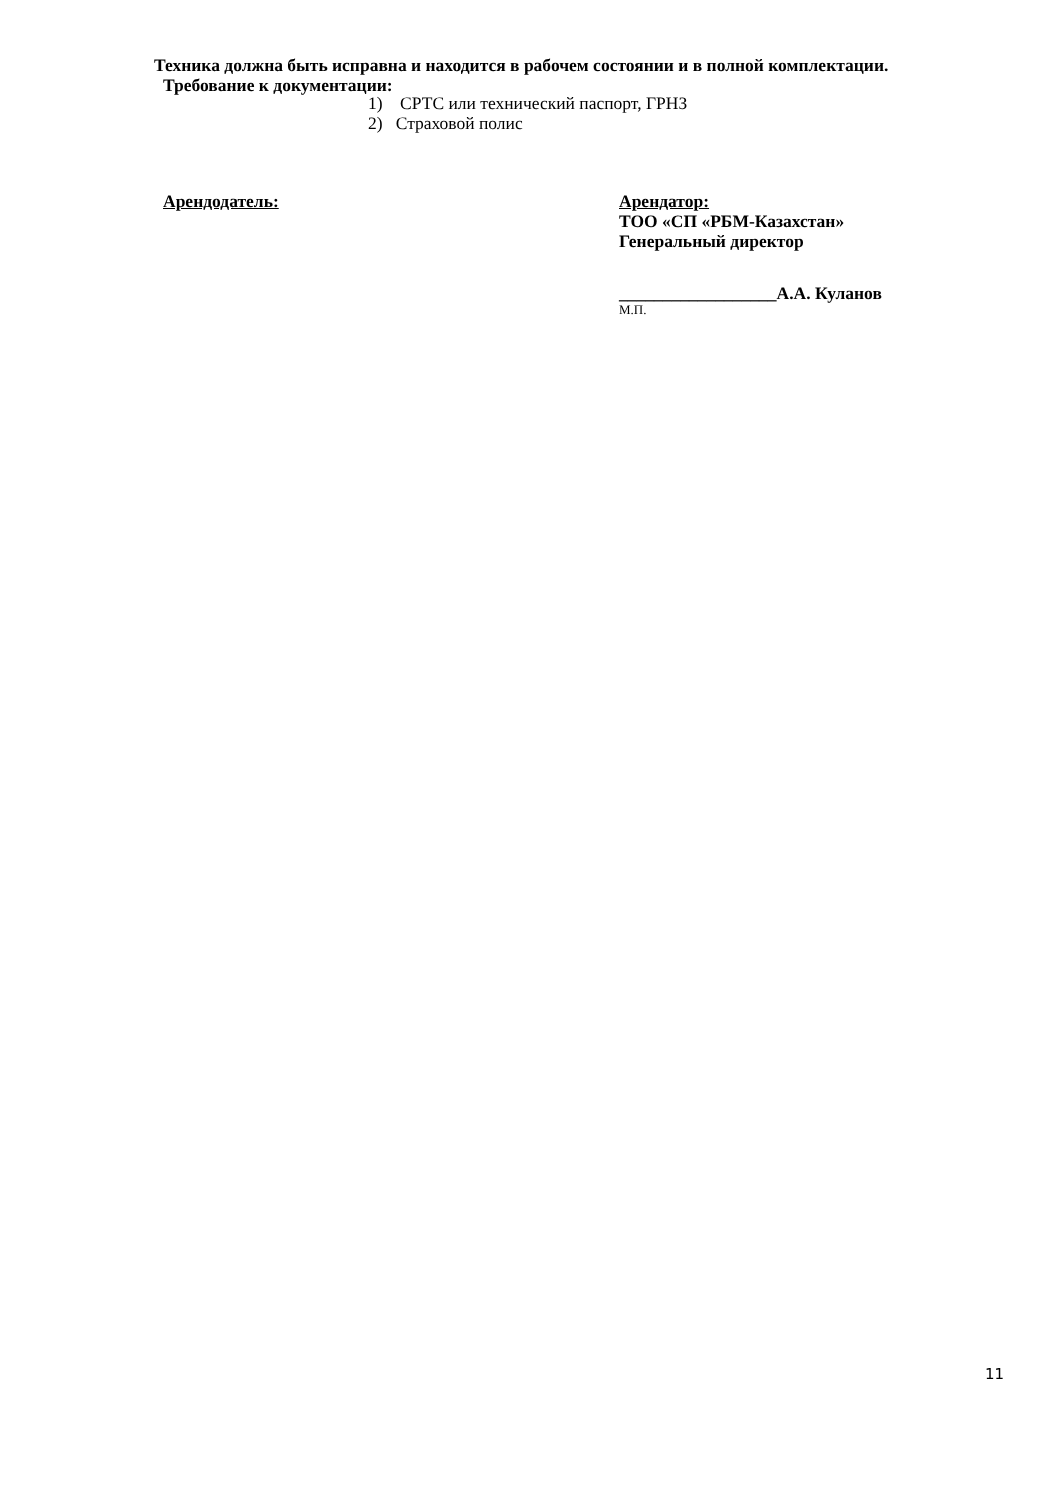Техника должна быть исправна и находится в рабочем состоянии и в полной комплектации.
Требование к документации:
1) СРТС или технический паспорт, ГРНЗ
2) Страховой полис
Арендодатель: Арендатор:
ТОО «СП «РБМ-Казахстан»
Генеральный директор
__________________А.А. Куланов
М.П.
11